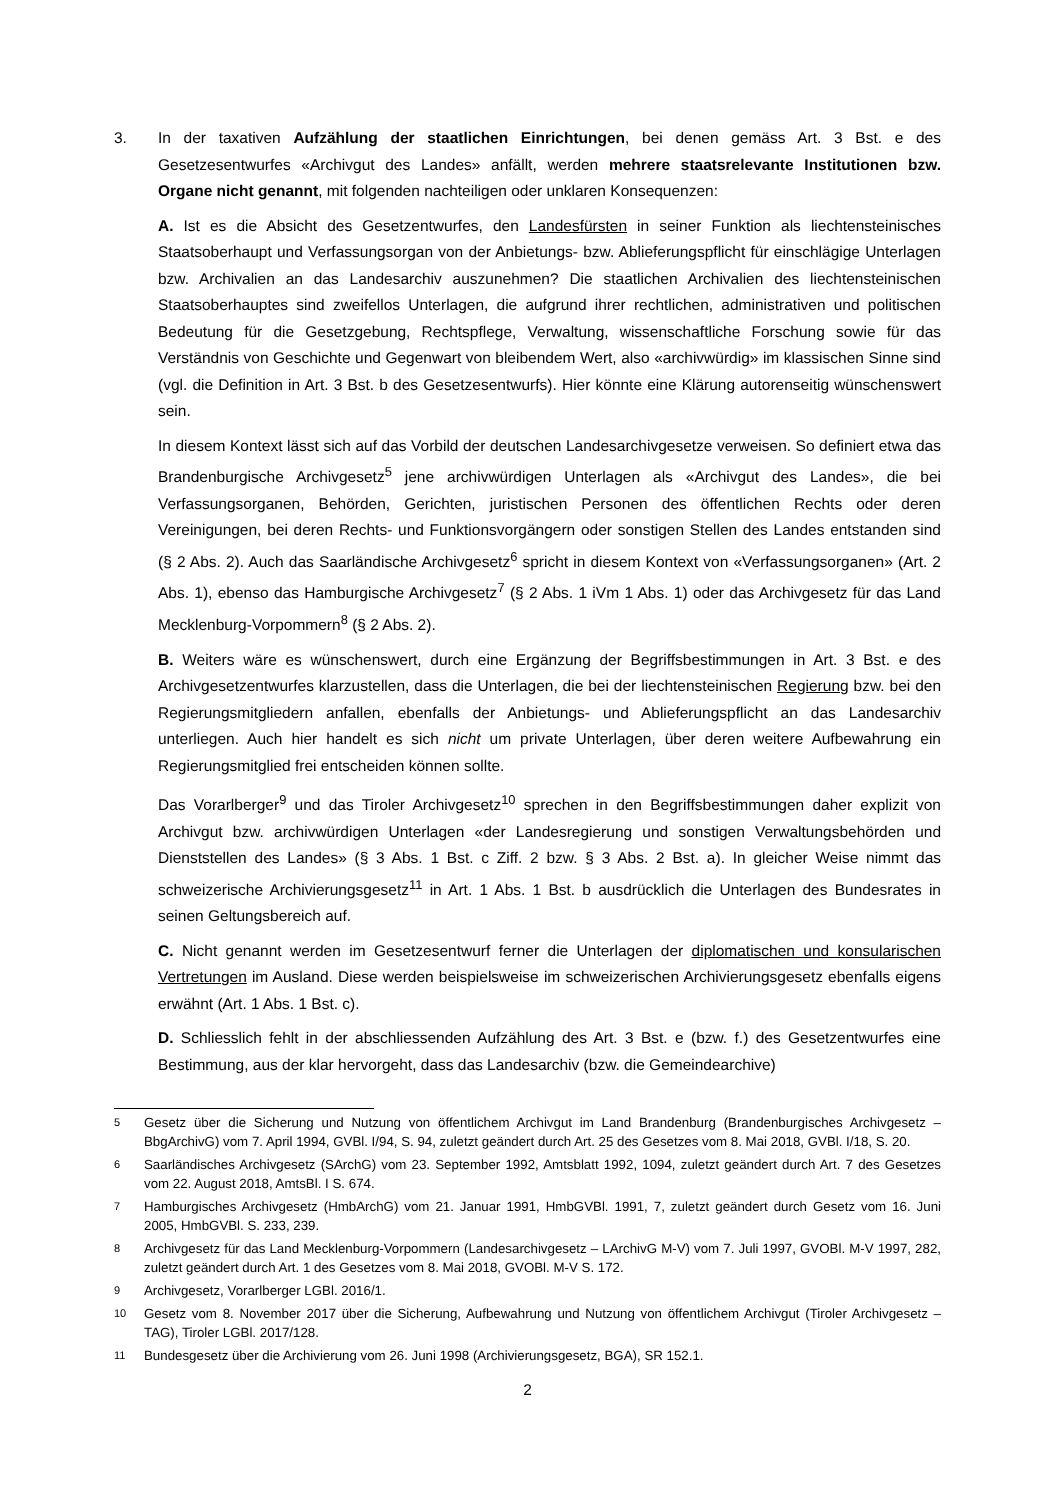3. In der taxativen Aufzählung der staatlichen Einrichtungen, bei denen gemäss Art. 3 Bst. e des Gesetzesentwurfes «Archivgut des Landes» anfällt, werden mehrere staatsrelevante Institutionen bzw. Organe nicht genannt, mit folgenden nachteiligen oder unklaren Konsequenzen:
A. Ist es die Absicht des Gesetzentwurfes, den Landesfürsten in seiner Funktion als liechtensteinisches Staatsoberhaupt und Verfassungsorgan von der Anbietungs- bzw. Ablieferungspflicht für einschlägige Unterlagen bzw. Archivalien an das Landesarchiv auszunehmen? Die staatlichen Archivalien des liechtensteinischen Staatsoberhauptes sind zweifellos Unterlagen, die aufgrund ihrer rechtlichen, administrativen und politischen Bedeutung für die Gesetzgebung, Rechtspflege, Verwaltung, wissenschaftliche Forschung sowie für das Verständnis von Geschichte und Gegenwart von bleibendem Wert, also «archivwürdig» im klassischen Sinne sind (vgl. die Definition in Art. 3 Bst. b des Gesetzesentwurfs). Hier könnte eine Klärung autorenseitig wünschenswert sein.
In diesem Kontext lässt sich auf das Vorbild der deutschen Landesarchivgesetze verweisen. So definiert etwa das Brandenburgische Archivgesetz<sup>5</sup> jene archivwürdigen Unterlagen als «Archivgut des Landes», die bei Verfassungsorganen, Behörden, Gerichten, juristischen Personen des öffentlichen Rechts oder deren Vereinigungen, bei deren Rechts- und Funktionsvorgängern oder sonstigen Stellen des Landes entstanden sind (§ 2 Abs. 2). Auch das Saarländische Archivgesetz<sup>6</sup> spricht in diesem Kontext von «Verfassungsorganen» (Art. 2 Abs. 1), ebenso das Hamburgische Archivgesetz<sup>7</sup> (§ 2 Abs. 1 iVm 1 Abs. 1) oder das Archivgesetz für das Land Mecklenburg-Vorpommern<sup>8</sup> (§ 2 Abs. 2).
B. Weiters wäre es wünschenswert, durch eine Ergänzung der Begriffsbestimmungen in Art. 3 Bst. e des Archivgesetzentwurfes klarzustellen, dass die Unterlagen, die bei der liechtensteinischen Regierung bzw. bei den Regierungsmitgliedern anfallen, ebenfalls der Anbietungs- und Ablieferungspflicht an das Landesarchiv unterliegen. Auch hier handelt es sich nicht um private Unterlagen, über deren weitere Aufbewahrung ein Regierungsmitglied frei entscheiden können sollte.
Das Vorarlberger<sup>9</sup> und das Tiroler Archivgesetz<sup>10</sup> sprechen in den Begriffsbestimmungen daher explizit von Archivgut bzw. archivwürdigen Unterlagen «der Landesregierung und sonstigen Verwaltungsbehörden und Dienststellen des Landes» (§ 3 Abs. 1 Bst. c Ziff. 2 bzw. § 3 Abs. 2 Bst. a). In gleicher Weise nimmt das schweizerische Archivierungsgesetz<sup>11</sup> in Art. 1 Abs. 1 Bst. b ausdrücklich die Unterlagen des Bundesrates in seinen Geltungsbereich auf.
C. Nicht genannt werden im Gesetzesentwurf ferner die Unterlagen der diplomatischen und konsularischen Vertretungen im Ausland. Diese werden beispielsweise im schweizerischen Archivierungsgesetz ebenfalls eigens erwähnt (Art. 1 Abs. 1 Bst. c).
D. Schliesslich fehlt in der abschliessenden Aufzählung des Art. 3 Bst. e (bzw. f.) des Gesetzentwurfes eine Bestimmung, aus der klar hervorgeht, dass das Landesarchiv (bzw. die Gemeindearchive)
5 Gesetz über die Sicherung und Nutzung von öffentlichem Archivgut im Land Brandenburg (Brandenburgisches Archivgesetz – BbgArchivG) vom 7. April 1994, GVBl. I/94, S. 94, zuletzt geändert durch Art. 25 des Gesetzes vom 8. Mai 2018, GVBl. I/18, S. 20.
6 Saarländisches Archivgesetz (SArchG) vom 23. September 1992, Amtsblatt 1992, 1094, zuletzt geändert durch Art. 7 des Gesetzes vom 22. August 2018, AmtsBl. I S. 674.
7 Hamburgisches Archivgesetz (HmbArchG) vom 21. Januar 1991, HmbGVBl. 1991, 7, zuletzt geändert durch Gesetz vom 16. Juni 2005, HmbGVBl. S. 233, 239.
8 Archivgesetz für das Land Mecklenburg-Vorpommern (Landesarchivgesetz – LArchivG M-V) vom 7. Juli 1997, GVOBl. M-V 1997, 282, zuletzt geändert durch Art. 1 des Gesetzes vom 8. Mai 2018, GVOBl. M-V S. 172.
9 Archivgesetz, Vorarlberger LGBl. 2016/1.
10 Gesetz vom 8. November 2017 über die Sicherung, Aufbewahrung und Nutzung von öffentlichem Archivgut (Tiroler Archivgesetz – TAG), Tiroler LGBl. 2017/128.
11 Bundesgesetz über die Archivierung vom 26. Juni 1998 (Archivierungsgesetz, BGA), SR 152.1.
2